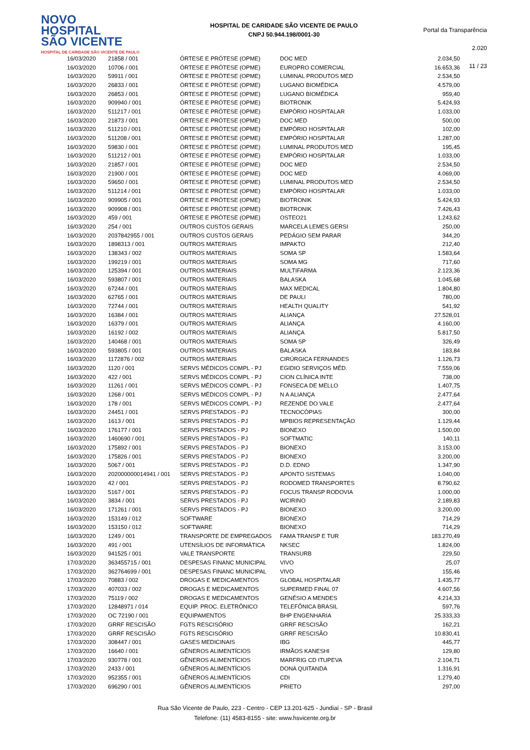NOVO
HOSPITAL
SÃO VICENTE
HOSPITAL DE CARIDADE SÃO VICENTE DE PAULO
HOSPITAL DE CARIDADE SÃO VICENTE DE PAULO
CNPJ 50.944.198/0001-30
Portal da Transparência 2.020
11 / 23
| 16/03/2020 | 21858 / 001 | ÓRTESE E PRÓTESE (OPME) | DOC MED | 2.034,50 |
| 16/03/2020 | 10706 / 001 | ÓRTESE E PRÓTESE (OPME) | EUROPRO COMERCIAL | 16.653,36 |
| 16/03/2020 | 59911 / 001 | ÓRTESE E PRÓTESE (OPME) | LUMINAL PRODUTOS MED | 2.534,50 |
| 16/03/2020 | 26833 / 001 | ÓRTESE E PRÓTESE (OPME) | LUGANO BIOMÉDICA | 4.579,00 |
| 16/03/2020 | 26853 / 001 | ÓRTESE E PRÓTESE (OPME) | LUGANO BIOMÉDICA | 959,40 |
| 16/03/2020 | 909940 / 001 | ÓRTESE E PRÓTESE (OPME) | BIOTRONIK | 5.424,93 |
| 16/03/2020 | 511217 / 001 | ÓRTESE E PRÓTESE (OPME) | EMPÓRIO HOSPITALAR | 1.033,00 |
| 16/03/2020 | 21873 / 001 | ÓRTESE E PRÓTESE (OPME) | DOC MED | 500,00 |
| 16/03/2020 | 511210 / 001 | ÓRTESE E PRÓTESE (OPME) | EMPÓRIO HOSPITALAR | 102,00 |
| 16/03/2020 | 511208 / 001 | ÓRTESE E PRÓTESE (OPME) | EMPÓRIO HOSPITALAR | 1.287,00 |
| 16/03/2020 | 59830 / 001 | ÓRTESE E PRÓTESE (OPME) | LUMINAL PRODUTOS MED | 195,45 |
| 16/03/2020 | 511212 / 001 | ÓRTESE E PRÓTESE (OPME) | EMPÓRIO HOSPITALAR | 1.033,00 |
| 16/03/2020 | 21857 / 001 | ÓRTESE E PRÓTESE (OPME) | DOC MED | 2.534,50 |
| 16/03/2020 | 21900 / 001 | ÓRTESE E PRÓTESE (OPME) | DOC MED | 4.069,00 |
| 16/03/2020 | 59650 / 001 | ÓRTESE E PRÓTESE (OPME) | LUMINAL PRODUTOS MED | 2.534,50 |
| 16/03/2020 | 511214 / 001 | ÓRTESE E PRÓTESE (OPME) | EMPÓRIO HOSPITALAR | 1.033,00 |
| 16/03/2020 | 909905 / 001 | ÓRTESE E PRÓTESE (OPME) | BIOTRONIK | 5.424,93 |
| 16/03/2020 | 909908 / 001 | ÓRTESE E PRÓTESE (OPME) | BIOTRONIK | 7.426,43 |
| 16/03/2020 | 459 / 001 | ÓRTESE E PRÓTESE (OPME) | OSTEO21 | 1.243,62 |
| 16/03/2020 | 254 / 001 | OUTROS CUSTOS GERAIS | MARCELA LEMES GERSI | 250,00 |
| 16/03/2020 | 2037842955 / 001 | OUTROS CUSTOS GERAIS | PEDÁGIO SEM PARAR | 344,20 |
| 16/03/2020 | 1898313 / 001 | OUTROS MATERIAIS | IMPAKTO | 212,40 |
| 16/03/2020 | 138343 / 002 | OUTROS MATERIAIS | SOMA SP | 1.583,64 |
| 16/03/2020 | 199219 / 001 | OUTROS MATERIAIS | SOMA MG | 717,60 |
| 16/03/2020 | 125394 / 001 | OUTROS MATERIAIS | MULTIFARMA | 2.123,36 |
| 16/03/2020 | 593807 / 001 | OUTROS MATERIAIS | BALASKA | 1.045,68 |
| 16/03/2020 | 67244 / 001 | OUTROS MATERIAIS | MAX MEDICAL | 1.804,80 |
| 16/03/2020 | 62765 / 001 | OUTROS MATERIAIS | DE PAULI | 780,00 |
| 16/03/2020 | 72744 / 001 | OUTROS MATERIAIS | HEALTH QUALITY | 541,92 |
| 16/03/2020 | 16384 / 001 | OUTROS MATERIAIS | ALIANÇA | 27.528,01 |
| 16/03/2020 | 16379 / 001 | OUTROS MATERIAIS | ALIANÇA | 4.160,00 |
| 16/03/2020 | 16192 / 002 | OUTROS MATERIAIS | ALIANÇA | 5.817,50 |
| 16/03/2020 | 140468 / 001 | OUTROS MATERIAIS | SOMA SP | 326,49 |
| 16/03/2020 | 593805 / 001 | OUTROS MATERIAIS | BALASKA | 183,84 |
| 16/03/2020 | 1172876 / 002 | OUTROS MATERIAIS | CIRÚRGICA FERNANDES | 1.126,73 |
| 16/03/2020 | 1120 / 001 | SERVS MÉDICOS COMPL - PJ | EGIDIO SERVIÇOS MÉD. | 7.559,06 |
| 16/03/2020 | 422 / 001 | SERVS MÉDICOS COMPL - PJ | CION CLÍNICA INTE | 738,00 |
| 16/03/2020 | 11261 / 001 | SERVS MÉDICOS COMPL - PJ | FONSECA DE MELLO | 1.407,75 |
| 16/03/2020 | 1268 / 001 | SERVS MÉDICOS COMPL - PJ | N A ALIANÇA | 2.477,64 |
| 16/03/2020 | 178 / 001 | SERVS MÉDICOS COMPL - PJ | REZENDE DO VALE | 2.477,64 |
| 16/03/2020 | 24451 / 001 | SERVS PRESTADOS - PJ | TECNOCÓPIAS | 300,00 |
| 16/03/2020 | 1613 / 001 | SERVS PRESTADOS - PJ | MPBIOS REPRESENTAÇÃO | 1.129,44 |
| 16/03/2020 | 176177 / 001 | SERVS PRESTADOS - PJ | BIONEXO | 1.500,00 |
| 16/03/2020 | 1460690 / 001 | SERVS PRESTADOS - PJ | SOFTMATIC | 140,11 |
| 16/03/2020 | 175892 / 001 | SERVS PRESTADOS - PJ | BIONEXO | 3.153,00 |
| 16/03/2020 | 175826 / 001 | SERVS PRESTADOS - PJ | BIONEXO | 3.200,00 |
| 16/03/2020 | 5067 / 001 | SERVS PRESTADOS - PJ | D.D. EDNO | 1.347,90 |
| 16/03/2020 | 202000000014941 / 001 | SERVS PRESTADOS - PJ | APONTO SISTEMAS | 1.040,00 |
| 16/03/2020 | 42 / 001 | SERVS PRESTADOS - PJ | RODOMED TRANSPORTES | 8.790,62 |
| 16/03/2020 | 5167 / 001 | SERVS PRESTADOS - PJ | FOCUS TRANSP RODOVIA | 1.000,00 |
| 16/03/2020 | 3834 / 001 | SERVS PRESTADOS - PJ | WCIRINO | 2.189,83 |
| 16/03/2020 | 171261 / 001 | SERVS PRESTADOS - PJ | BIONEXO | 3.200,00 |
| 16/03/2020 | 153149 / 012 | SOFTWARE | BIONEXO | 714,29 |
| 16/03/2020 | 153150 / 012 | SOFTWARE | BIONEXO | 714,29 |
| 16/03/2020 | 1249 / 001 | TRANSPORTE DE EMPREGADOS | FAMA TRANSP E TUR | 183.270,49 |
| 16/03/2020 | 491 / 001 | UTENSÍLIOS DE INFORMÁTICA | NKSEC | 1.824,00 |
| 16/03/2020 | 941525 / 001 | VALE TRANSPORTE | TRANSURB | 229,50 |
| 17/03/2020 | 363455715 / 001 | DESPESAS FINANC MUNICIPAL | VIVO | 25,07 |
| 17/03/2020 | 362764699 / 001 | DESPESAS FINANC MUNICIPAL | VIVO | 155,46 |
| 17/03/2020 | 70883 / 002 | DROGAS E MEDICAMENTOS | GLOBAL HOSPITALAR | 1.435,77 |
| 17/03/2020 | 407033 / 002 | DROGAS E MEDICAMENTOS | SUPERMED FINAL 07 | 4.607,56 |
| 17/03/2020 | 75119 / 002 | DROGAS E MEDICAMENTOS | GENÉSIO A MENDES | 4.214,33 |
| 17/03/2020 | 12848971 / 014 | EQUIP. PROC. ELETRÔNICO | TELEFÔNICA BRASIL | 597,76 |
| 17/03/2020 | OC 72190 / 001 | EQUIPAMENTOS | BHP ENGENHARIA | 25.333,33 |
| 17/03/2020 | GRRF RESCISÃO | FGTS RESCISÓRIO | GRRF RESCISÃO | 162,21 |
| 17/03/2020 | GRRF RESCISÃO | FGTS RESCISÓRIO | GRRF RESCISÃO | 10.830,41 |
| 17/03/2020 | 308447 / 001 | GASES MEDICINAIS | IBG | 445,77 |
| 17/03/2020 | 16640 / 001 | GÊNEROS ALIMENTÍCIOS | IRMÃOS KANESHI | 129,80 |
| 17/03/2020 | 930778 / 001 | GÊNEROS ALIMENTÍCIOS | MARFRIG CD ITUPEVA | 2.104,71 |
| 17/03/2020 | 2433 / 001 | GÊNEROS ALIMENTÍCIOS | DONA QUITANDA | 1.316,91 |
| 17/03/2020 | 952355 / 001 | GÊNEROS ALIMENTÍCIOS | CDI | 1.279,40 |
| 17/03/2020 | 696290 / 001 | GÊNEROS ALIMENTÍCIOS | PRIETO | 297,00 |
Rua São Vicente de Paulo, 223 - Centro - CEP 13.201-625 - Jundiaí - SP - Brasil
Telefone: (11) 4583-8155 - site: www.hsvicente.org.br